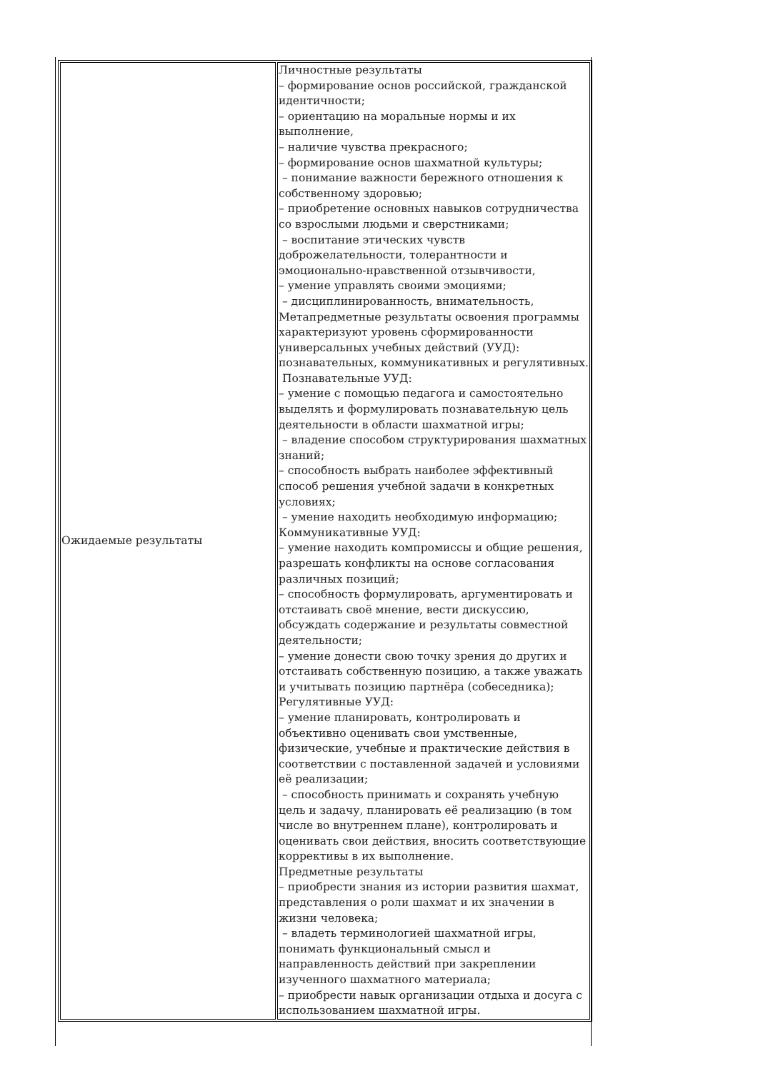| Ожидаемые результаты | Личностные результаты – формирование основ российской, гражданской идентичности; – ориентацию на моральные нормы и их выполнение, – наличие чувства прекрасного; – формирование основ шахматной культуры; – понимание важности бережного отношения к собственному здоровью; – приобретение основных навыков сотрудничества со взрослыми людьми и сверстниками; – воспитание этических чувств доброжелательности, толерантности и эмоционально-нравственной отзывчивости, – умение управлять своими эмоциями; – дисциплинированность, внимательность, Метапредметные результаты освоения программы характеризуют уровень сформированности универсальных учебных действий (УУД): познавательных, коммуникативных и регулятивных. Познавательные УУД: – умение с помощью педагога и самостоятельно выделять и формулировать познавательную цель деятельности в области шахматной игры; – владение способом структурирования шахматных знаний; – способность выбрать наиболее эффективный способ решения учебной задачи в конкретных условиях; – умение находить необходимую информацию; Коммуникативные УУД: – умение находить компромиссы и общие решения, разрешать конфликты на основе согласования различных позиций; – способность формулировать, аргументировать и отстаивать своё мнение, вести дискуссию, обсуждать содержание и результаты совместной деятельности; – умение донести свою точку зрения до других и отстаивать собственную позицию, а также уважать и учитывать позицию партнёра (собеседника); Регулятивные УУД: – умение планировать, контролировать и объективно оценивать свои умственные, физические, учебные и практические действия в соответствии с поставленной задачей и условиями её реализации; – способность принимать и сохранять учебную цель и задачу, планировать её реализацию (в том числе во внутреннем плане), контролировать и оценивать свои действия, вносить соответствующие коррективы в их выполнение. Предметные результаты – приобрести знания из истории развития шахмат, представления о роли шахмат и их значении в жизни человека; – владеть терминологией шахматной игры, понимать функциональный смысл и направленность действий при закреплении изученного шахматного материала; – приобрести навык организации отдыха и досуга с использованием шахматной игры. |